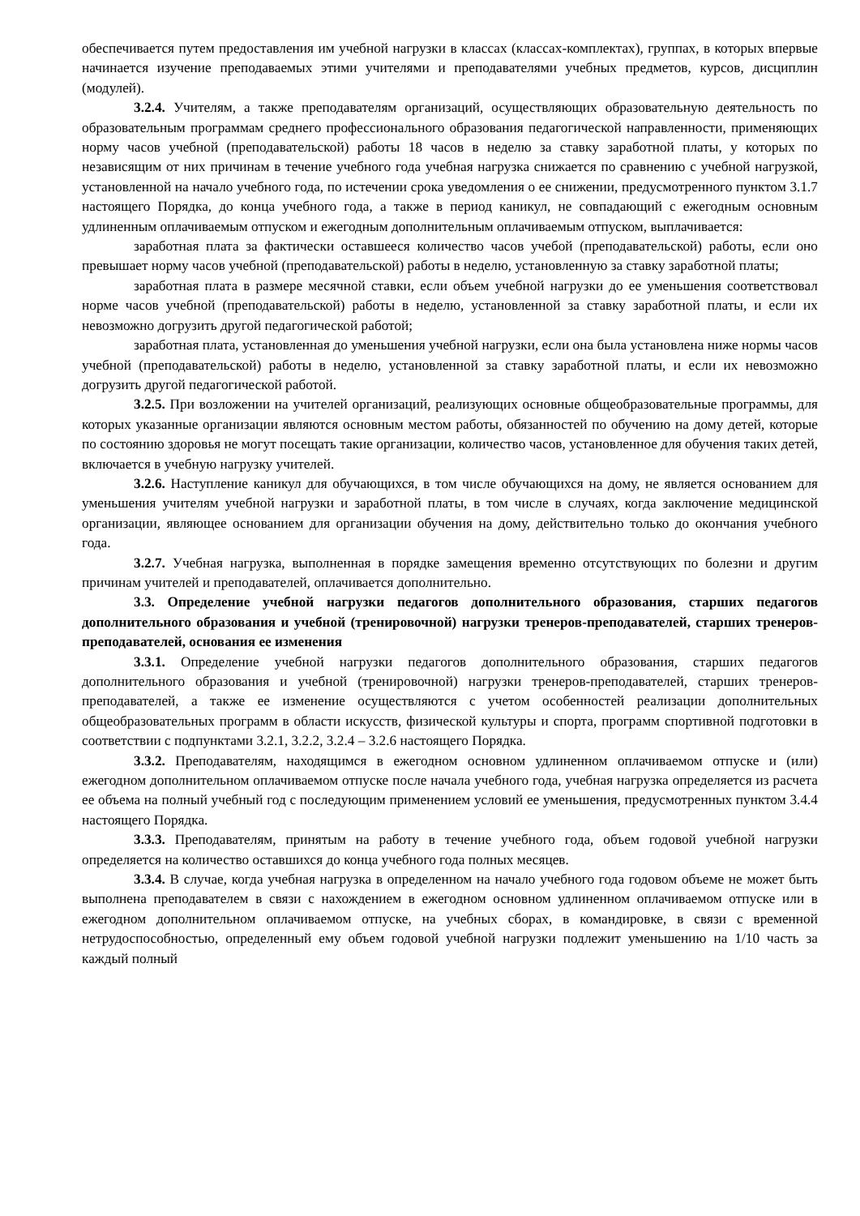обеспечивается путем предоставления им учебной нагрузки в классах (классах-комплектах), группах, в которых впервые начинается изучение преподаваемых этими учителями и преподавателями учебных предметов, курсов, дисциплин (модулей).
3.2.4. Учителям, а также преподавателям организаций, осуществляющих образовательную деятельность по образовательным программам среднего профессионального образования педагогической направленности, применяющих норму часов учебной (преподавательской) работы 18 часов в неделю за ставку заработной платы, у которых по независящим от них причинам в течение учебного года учебная нагрузка снижается по сравнению с учебной нагрузкой, установленной на начало учебного года, по истечении срока уведомления о ее снижении, предусмотренного пунктом 3.1.7 настоящего Порядка, до конца учебного года, а также в период каникул, не совпадающий с ежегодным основным удлиненным оплачиваемым отпуском и ежегодным дополнительным оплачиваемым отпуском, выплачивается:
заработная плата за фактически оставшееся количество часов учебой (преподавательской) работы, если оно превышает норму часов учебной (преподавательской) работы в неделю, установленную за ставку заработной платы;
заработная плата в размере месячной ставки, если объем учебной нагрузки до ее уменьшения соответствовал норме часов учебной (преподавательской) работы в неделю, установленной за ставку заработной платы, и если их невозможно догрузить другой педагогической работой;
заработная плата, установленная до уменьшения учебной нагрузки, если она была установлена ниже нормы часов учебной (преподавательской) работы в неделю, установленной за ставку заработной платы, и если их невозможно догрузить другой педагогической работой.
3.2.5. При возложении на учителей организаций, реализующих основные общеобразовательные программы, для которых указанные организации являются основным местом работы, обязанностей по обучению на дому детей, которые по состоянию здоровья не могут посещать такие организации, количество часов, установленное для обучения таких детей, включается в учебную нагрузку учителей.
3.2.6. Наступление каникул для обучающихся, в том числе обучающихся на дому, не является основанием для уменьшения учителям учебной нагрузки и заработной платы, в том числе в случаях, когда заключение медицинской организации, являющее основанием для организации обучения на дому, действительно только до окончания учебного года.
3.2.7. Учебная нагрузка, выполненная в порядке замещения временно отсутствующих по болезни и другим причинам учителей и преподавателей, оплачивается дополнительно.
3.3. Определение учебной нагрузки педагогов дополнительного образования, старших педагогов дополнительного образования и учебной (тренировочной) нагрузки тренеров-преподавателей, старших тренеров-преподавателей, основания ее изменения
3.3.1. Определение учебной нагрузки педагогов дополнительного образования, старших педагогов дополнительного образования и учебной (тренировочной) нагрузки тренеров-преподавателей, старших тренеров-преподавателей, а также ее изменение осуществляются с учетом особенностей реализации дополнительных общеобразовательных программ в области искусств, физической культуры и спорта, программ спортивной подготовки в соответствии с подпунктами 3.2.1, 3.2.2, 3.2.4 – 3.2.6 настоящего Порядка.
3.3.2. Преподавателям, находящимся в ежегодном основном удлиненном оплачиваемом отпуске и (или) ежегодном дополнительном оплачиваемом отпуске после начала учебного года, учебная нагрузка определяется из расчета ее объема на полный учебный год с последующим применением условий ее уменьшения, предусмотренных пунктом 3.4.4 настоящего Порядка.
3.3.3. Преподавателям, принятым на работу в течение учебного года, объем годовой учебной нагрузки определяется на количество оставшихся до конца учебного года полных месяцев.
3.3.4. В случае, когда учебная нагрузка в определенном на начало учебного года годовом объеме не может быть выполнена преподавателем в связи с нахождением в ежегодном основном удлиненном оплачиваемом отпуске или в ежегодном дополнительном оплачиваемом отпуске, на учебных сборах, в командировке, в связи с временной нетрудоспособностью, определенный ему объем годовой учебной нагрузки подлежит уменьшению на 1/10 часть за каждый полный